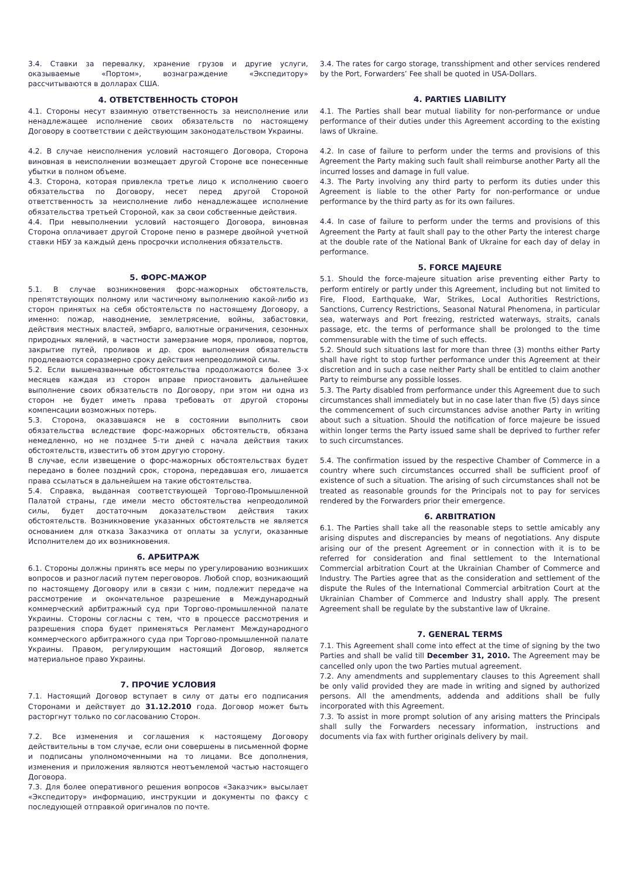3.4. Ставки за перевалку, хранение грузов и другие услуги, оказываемые «Портом», вознаграждение «Экспедитору» рассчитываются в долларах США.
4. ОТВЕТСТВЕННОСТЬ СТОРОН
4.1. Стороны несут взаимную ответственность за неисполнение или ненадлежащее исполнение своих обязательств по настоящему Договору в соответствии с действующим законодательством Украины.
4.2. В случае неисполнения условий настоящего Договора, Сторона виновная в неисполнении возмещает другой Стороне все понесенные убытки в полном объеме.
4.3. Сторона, которая привлекла третье лицо к исполнению своего обязательства по Договору, несет перед другой Стороной ответственность за неисполнение либо ненадлежащее исполнение обязательства третьей Стороной, как за свои собственные действия.
4.4. При невыполнении условий настоящего Договора, виновная Сторона оплачивает другой Стороне пеню в размере двойной учетной ставки НБУ за каждый день просрочки исполнения обязательств.
5. ФОРС-МАЖОР
5.1. В случае возникновения форс-мажорных обстоятельств, препятствующих полному или частичному выполнению какой-либо из сторон принятых на себя обстоятельств по настоящему Договору, а именно: пожар, наводнение, землетрясение, войны, забастовки, действия местных властей, эмбарго, валютные ограничения, сезонных природных явлений, в частности замерзание моря, проливов, портов, закрытие путей, проливов и др. срок выполнения обязательств продлеваются соразмерно сроку действия непреодолимой силы.
5.2. Если вышеназванные обстоятельства продолжаются более 3-х месяцев каждая из сторон вправе приостановить дальнейшее выполнение своих обязательств по Договору, при этом ни одна из сторон не будет иметь права требовать от другой стороны компенсации возможных потерь.
5.3. Сторона, оказавшаяся не в состоянии выполнить свои обязательства вследствие форс-мажорных обстоятельств, обязана немедленно, но не позднее 5-ти дней с начала действия таких обстоятельств, известить об этом другую сторону.
В случае, если извещение о форс-мажорных обстоятельствах будет передано в более поздний срок, сторона, передавшая его, лишается права ссылаться в дальнейшем на такие обстоятельства.
5.4. Справка, выданная соответствующей Торгово-Промышленной Палатой страны, где имели место обстоятельства непреодолимой силы, будет достаточным доказательством действия таких обстоятельств. Возникновение указанных обстоятельств не является основанием для отказа Заказчика от оплаты за услуги, оказанные Исполнителем до их возникновения.
6. АРБИТРАЖ
6.1. Стороны должны принять все меры по урегулированию возникших вопросов и разногласий путем переговоров. Любой спор, возникающий по настоящему Договору или в связи с ним, подлежит передаче на рассмотрение и окончательное разрешение в Международный коммерческий арбитражный суд при Торгово-промышленной палате Украины. Стороны согласны с тем, что в процессе рассмотрения и разрешения спора будет применяться Регламент Международного коммерческого арбитражного суда при Торгово-промышленной палате Украины. Правом, регулирующим настоящий Договор, является материальное право Украины.
7. ПРОЧИЕ УСЛОВИЯ
7.1. Настоящий Договор вступает в силу от даты его подписания Сторонами и действует до 31.12.2010 года. Договор может быть расторгнут только по согласованию Сторон.
7.2. Все изменения и соглашения к настоящему Договору действительны в том случае, если они совершены в письменной форме и подписаны уполномоченными на то лицами. Все дополнения, изменения и приложения являются неотъемлемой частью настоящего Договора.
7.3. Для более оперативного решения вопросов «Заказчик» высылает «Экспедитору» информацию, инструкции и документы по факсу с последующей отправкой оригиналов по почте.
3.4. The rates for cargo storage, transshipment and other services rendered by the Port, Forwarders’ Fee shall be quoted in USA-Dollars.
4. PARTIES LIABILITY
4.1. The Parties shall bear mutual liability for non-performance or undue performance of their duties under this Agreement according to the existing laws of Ukraine.
4.2. In case of failure to perform under the terms and provisions of this Agreement the Party making such fault shall reimburse another Party all the incurred losses and damage in full value.
4.3. The Party involving any third party to perform its duties under this Agreement is liable to the other Party for non-performance or undue performance by the third party as for its own failures.
4.4. In case of failure to perform under the terms and provisions of this Agreement the Party at fault shall pay to the other Party the interest charge at the double rate of the National Bank of Ukraine for each day of delay in performance.
5. FORCE MAJEURE
5.1. Should the force-majeure situation arise preventing either Party to perform entirely or partly under this Agreement, including but not limited to Fire, Flood, Earthquake, War, Strikes, Local Authorities Restrictions, Sanctions, Currency Restrictions, Seasonal Natural Phenomena, in particular sea, waterways and Port freezing, restricted waterways, straits, canals passage, etc. the terms of performance shall be prolonged to the time commensurable with the time of such effects.
5.2. Should such situations last for more than three (3) months either Party shall have right to stop further performance under this Agreement at their discretion and in such a case neither Party shall be entitled to claim another Party to reimburse any possible losses.
5.3. The Party disabled from performance under this Agreement due to such circumstances shall immediately but in no case later than five (5) days since the commencement of such circumstances advise another Party in writing about such a situation. Should the notification of force majeure be issued within longer terms the Party issued same shall be deprived to further refer to such circumstances.
5.4. The confirmation issued by the respective Chamber of Commerce in a country where such circumstances occurred shall be sufficient proof of existence of such a situation. The arising of such circumstances shall not be treated as reasonable grounds for the Principals not to pay for services rendered by the Forwarders prior their emergence.
6. ARBITRATION
6.1. The Parties shall take all the reasonable steps to settle amicably any arising disputes and discrepancies by means of negotiations. Any dispute arising our of the present Agreement or in connection with it is to be referred for consideration and final settlement to the International Commercial arbitration Court at the Ukrainian Chamber of Commerce and Industry. The Parties agree that as the consideration and settlement of the dispute the Rules of the International Commercial arbitration Court at the Ukrainian Chamber of Commerce and Industry shall apply. The present Agreement shall be regulate by the substantive law of Ukraine.
7. GENERAL TERMS
7.1. This Agreement shall come into effect at the time of signing by the two Parties and shall be valid till December 31, 2010. The Agreement may be cancelled only upon the two Parties mutual agreement.
7.2. Any amendments and supplementary clauses to this Agreement shall be only valid provided they are made in writing and signed by authorized persons. All the amendments, addenda and additions shall be fully incorporated with this Agreement.
7.3. To assist in more prompt solution of any arising matters the Principals shall sully the Forwarders necessary information, instructions and documents via fax with further originals delivery by mail.